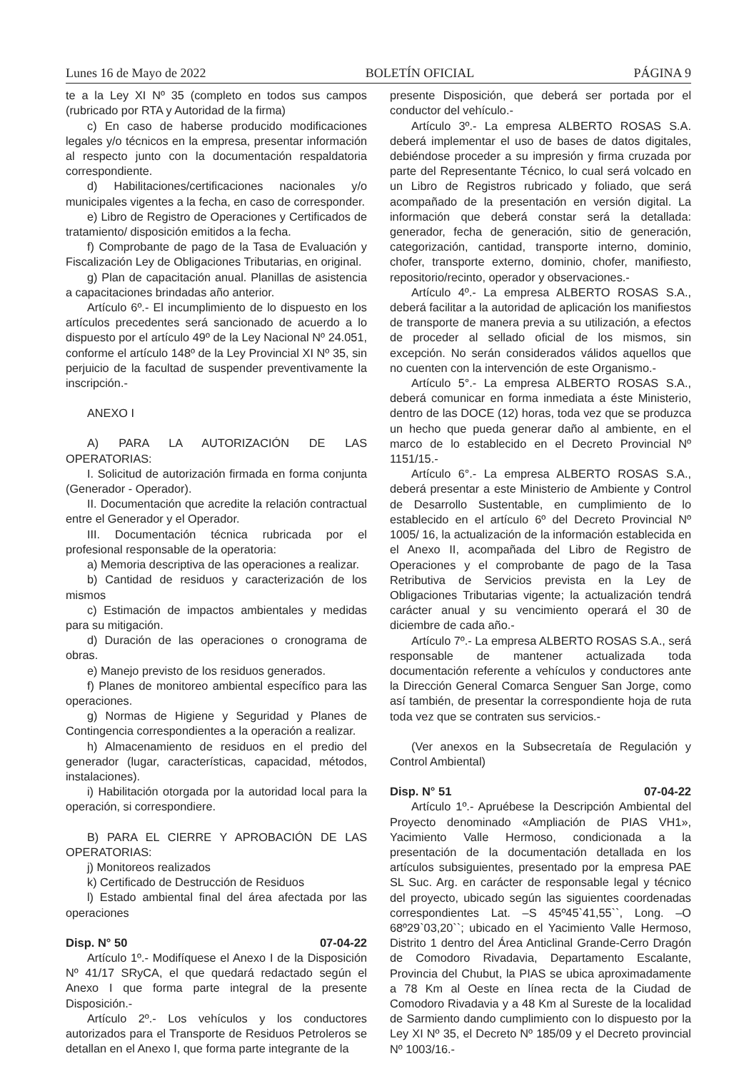Lunes 16 de Mayo de 2022 BOLETÍN OFICIAL PÁGINA 9
te a la Ley XI Nº 35 (completo en todos sus campos (rubricado por RTA y Autoridad de la firma)
c) En caso de haberse producido modificaciones legales y/o técnicos en la empresa, presentar información al respecto junto con la documentación respaldatoria correspondiente.
d) Habilitaciones/certificaciones nacionales y/o municipales vigentes a la fecha, en caso de corresponder.
e) Libro de Registro de Operaciones y Certificados de tratamiento/ disposición emitidos a la fecha.
f) Comprobante de pago de la Tasa de Evaluación y Fiscalización Ley de Obligaciones Tributarias, en original.
g) Plan de capacitación anual. Planillas de asistencia a capacitaciones brindadas año anterior.
Artículo 6º.- El incumplimiento de lo dispuesto en los artículos precedentes será sancionado de acuerdo a lo dispuesto por el artículo 49º de la Ley Nacional Nº 24.051, conforme el artículo 148º de la Ley Provincial XI Nº 35, sin perjuicio de la facultad de suspender preventivamente la inscripción.-
ANEXO I
A) PARA LA AUTORIZACIÓN DE LAS OPERATORIAS:
I. Solicitud de autorización firmada en forma conjunta (Generador - Operador).
II. Documentación que acredite la relación contractual entre el Generador y el Operador.
III. Documentación técnica rubricada por el profesional responsable de la operatoria:
a) Memoria descriptiva de las operaciones a realizar.
b) Cantidad de residuos y caracterización de los mismos
c) Estimación de impactos ambientales y medidas para su mitigación.
d) Duración de las operaciones o cronograma de obras.
e) Manejo previsto de los residuos generados.
f) Planes de monitoreo ambiental específico para las operaciones.
g) Normas de Higiene y Seguridad y Planes de Contingencia correspondientes a la operación a realizar.
h) Almacenamiento de residuos en el predio del generador (lugar, características, capacidad, métodos, instalaciones).
i) Habilitación otorgada por la autoridad local para la operación, si correspondiere.
B) PARA EL CIERRE Y APROBACIÓN DE LAS OPERATORIAS:
j) Monitoreos realizados
k) Certificado de Destrucción de Residuos
l) Estado ambiental final del área afectada por las operaciones
Disp. N° 50 07-04-22
Artículo 1º.- Modifíquese el Anexo I de la Disposición Nº 41/17 SRyCA, el que quedará redactado según el Anexo I que forma parte integral de la presente Disposición.-
Artículo 2º.- Los vehículos y los conductores autorizados para el Transporte de Residuos Petroleros se detallan en el Anexo I, que forma parte integrante de la
presente Disposición, que deberá ser portada por el conductor del vehículo.-
Artículo 3º.- La empresa ALBERTO ROSAS S.A. deberá implementar el uso de bases de datos digitales, debiéndose proceder a su impresión y firma cruzada por parte del Representante Técnico, lo cual será volcado en un Libro de Registros rubricado y foliado, que será acompañado de la presentación en versión digital. La información que deberá constar será la detallada: generador, fecha de generación, sitio de generación, categorización, cantidad, transporte interno, dominio, chofer, transporte externo, dominio, chofer, manifiesto, repositorio/recinto, operador y observaciones.-
Artículo 4º.- La empresa ALBERTO ROSAS S.A., deberá facilitar a la autoridad de aplicación los manifiestos de transporte de manera previa a su utilización, a efectos de proceder al sellado oficial de los mismos, sin excepción. No serán considerados válidos aquellos que no cuenten con la intervención de este Organismo.-
Artículo 5°.- La empresa ALBERTO ROSAS S.A., deberá comunicar en forma inmediata a éste Ministerio, dentro de las DOCE (12) horas, toda vez que se produzca un hecho que pueda generar daño al ambiente, en el marco de lo establecido en el Decreto Provincial Nº 1151/15.-
Artículo 6°.- La empresa ALBERTO ROSAS S.A., deberá presentar a este Ministerio de Ambiente y Control de Desarrollo Sustentable, en cumplimiento de lo establecido en el artículo 6º del Decreto Provincial Nº 1005/ 16, la actualización de la información establecida en el Anexo II, acompañada del Libro de Registro de Operaciones y el comprobante de pago de la Tasa Retributiva de Servicios prevista en la Ley de Obligaciones Tributarias vigente; la actualización tendrá carácter anual y su vencimiento operará el 30 de diciembre de cada año.-
Artículo 7º.- La empresa ALBERTO ROSAS S.A., será responsable de mantener actualizada toda documentación referente a vehículos y conductores ante la Dirección General Comarca Senguer San Jorge, como así también, de presentar la correspondiente hoja de ruta toda vez que se contraten sus servicios.-
(Ver anexos en la Subsecretaía de Regulación y Control Ambiental)
Disp. N° 51 07-04-22
Artículo 1º.- Apruébese la Descripción Ambiental del Proyecto denominado «Ampliación de PIAS VH1», Yacimiento Valle Hermoso, condicionada a la presentación de la documentación detallada en los artículos subsiguientes, presentado por la empresa PAE SL Suc. Arg. en carácter de responsable legal y técnico del proyecto, ubicado según las siguientes coordenadas correspondientes Lat. –S 45º45`41,55``, Long. –O 68º29`03,20``; ubicado en el Yacimiento Valle Hermoso, Distrito 1 dentro del Área Anticlinal Grande-Cerro Dragón de Comodoro Rivadavia, Departamento Escalante, Provincia del Chubut, la PIAS se ubica aproximadamente a 78 Km al Oeste en línea recta de la Ciudad de Comodoro Rivadavia y a 48 Km al Sureste de la localidad de Sarmiento dando cumplimiento con lo dispuesto por la Ley XI Nº 35, el Decreto Nº 185/09 y el Decreto provincial Nº 1003/16.-